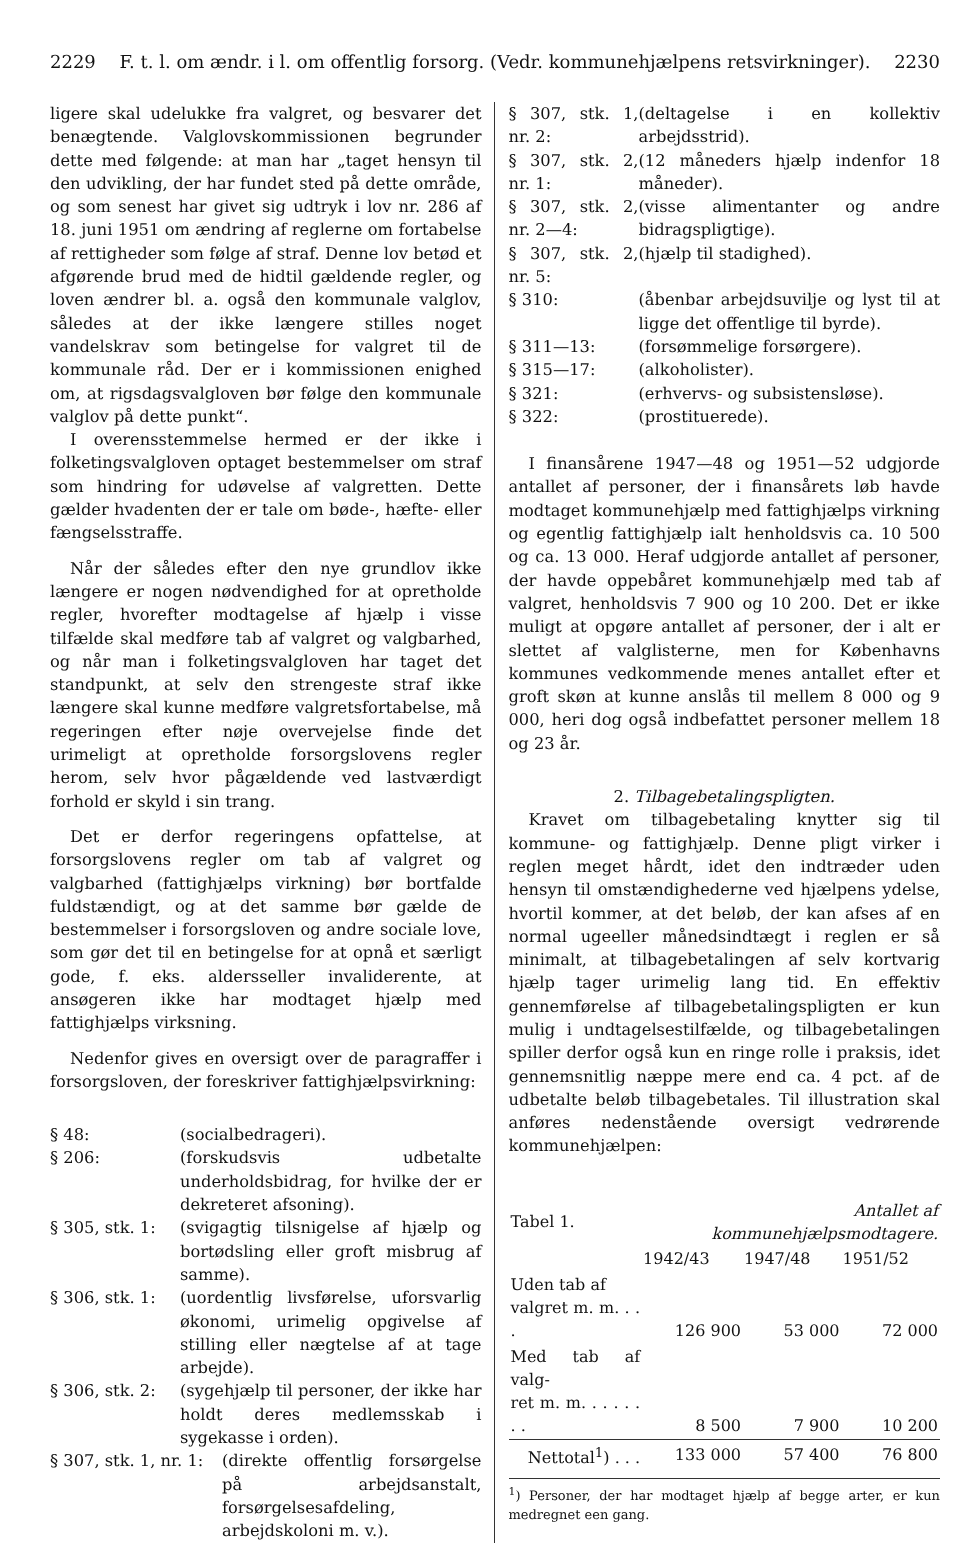2229 F. t. l. om ændr. i l. om offentlig forsorg. (Vedr. kommunehjælpens retsvirkninger). 2230
ligere skal udelukke fra valgret, og besvarer det benægtende. Valglovskommissionen begrunder dette med følgende: at man har „taget hensyn til den udvikling, der har fundet sted på dette område, og som senest har givet sig udtryk i lov nr. 286 af 18. juni 1951 om ændring af reglerne om fortabelse af rettigheder som følge af straf. Denne lov betød et afgørende brud med de hidtil gældende regler, og loven ændrer bl. a. også den kommunale valglov, således at der ikke længere stilles noget vandelskrav som betingelse for valgret til de kommunale råd. Der er i kommissionen enighed om, at rigsdagsvalgloven bør følge den kommunale valglov på dette punkt“.
I overensstemmelse hermed er der ikke i folketingsvalgloven optaget bestemmelser om straf som hindring for udøvelse af valgretten. Dette gælder hvadenten der er tale om bøde-, hæfte- eller fængselsstraffe.
Når der således efter den nye grundlov ikke længere er nogen nødvendighed for at opretholde regler, hvorefter modtagelse af hjælp i visse tilfælde skal medføre tab af valgret og valgbarhed, og når man i folketingsvalgloven har taget det standpunkt, at selv den strengeste straf ikke længere skal kunne medføre valgretsfortabelse, må regeringen efter nøje overvejelse finde det urimeligt at opretholde forsorgslovens regler herom, selv hvor pågældende ved lastværdigt forhold er skyld i sin trang.
Det er derfor regeringens opfattelse, at forsorgslovens regler om tab af valgret og valgbarhed (fattighjælps virkning) bør bortfalde fuldstændigt, og at det samme bør gælde de bestemmelser i forsorgsloven og andre sociale love, som gør det til en betingelse for at opnå et særligt gode, f. eks. aldersseller invaliderente, at ansøgeren ikke har modtaget hjælp med fattighjælps virksning.
Nedenfor gives en oversigt over de paragraffer i forsorgsloven, der foreskriver fattighjælpsvirkning:
§ 48:
(socialbedrageri).
§ 206:
(forskudsvis udbetalte underholdsbidrag, for hvilke der er dekreteret afsoning).
§ 305, stk. 1:
(svigagtig tilsnigelse af hjælp og bortødsling eller groft misbrug af samme).
§ 306, stk. 1:
(uordentlig livsførelse, uforsvarlig økonomi, urimelig opgivelse af stilling eller nægtelse af at tage arbejde).
§ 306, stk. 2:
(sygehjælp til personer, der ikke har holdt deres medlemsskab i sygekasse i orden).
§ 307, stk. 1, nr. 1:
(direkte offentlig forsørgelse på arbejdsanstalt, forsørgelsesafdeling, arbejdskoloni m. v.).
§ 307, stk. 1, nr. 2:
(deltagelse i en kollektiv arbejdsstrid).
§ 307, stk. 2, nr. 1:
(12 måneders hjælp indenfor 18 måneder).
§ 307, stk. 2, nr. 2—4:
(visse alimentanter og andre bidragspligtige).
§ 307, stk. 2, nr. 5:
(hjælp til stadighed).
§ 310:
(åbenbar arbejdsuvilje og lyst til at ligge det offentlige til byrde).
§ 311—13:
(forsømmelige forsørgere).
§ 315—17:
(alkoholister).
§ 321:
(erhvervs- og subsistensløse).
§ 322:
(prostituerede).
I finansårene 1947—48 og 1951—52 udgjorde antallet af personer, der i finansårets løb havde modtaget kommunehjælp med fattighjælps virkning og egentlig fattighjælp ialt henholdsvis ca. 10 500 og ca. 13 000. Heraf udgjorde antallet af personer, der havde oppebåret kommunehjælp med tab af valgret, henholdsvis 7 900 og 10 200. Det er ikke muligt at opgøre antallet af personer, der i alt er slettet af valglisterne, men for Københavns kommunes vedkommende menes antallet efter et groft skøn at kunne anslås til mellem 8 000 og 9 000, heri dog også indbefattet personer mellem 18 og 23 år.
2. Tilbagebetalingspligten.
Kravet om tilbagebetaling knytter sig til kommune- og fattighjælp. Denne pligt virker i reglen meget hårdt, idet den indtræder uden hensyn til omstændighederne ved hjælpens ydelse, hvortil kommer, at det beløb, der kan afses af en normal ugeeller månedsindtægt i reglen er så minimalt, at tilbagebetalingen af selv kortvarig hjælp tager urimelig lang tid. En effektiv gennemførelse af tilbagebetalingspligten er kun mulig i undtagelsestilfælde, og tilbagebetalingen spiller derfor også kun en ringe rolle i praksis, idet gennemsnitlig næppe mere end ca. 4 pct. af de udbetalte beløb tilbagebetales. Til illustration skal anføres nedenstående oversigt vedrørende kommunehjælpen:
| Tabel 1. | Antallet af kommunehjælpsmodtagere. | | |
| | 1942/43 | 1947/48 | 1951/52 |
| Uden tab af valgret m. m. . . . | 126 900 | 53 000 | 72 000 |
| Med tab af valg- ret m. m. . . . . . . . | 8 500 | 7 900 | 10 200 |
| Nettotal<sup>1</sup>) . . . | 133 000 | 57 400 | 76 800 |
<sup>1</sup>) Personer, der har modtaget hjælp af begge arter, er kun medregnet een gang.